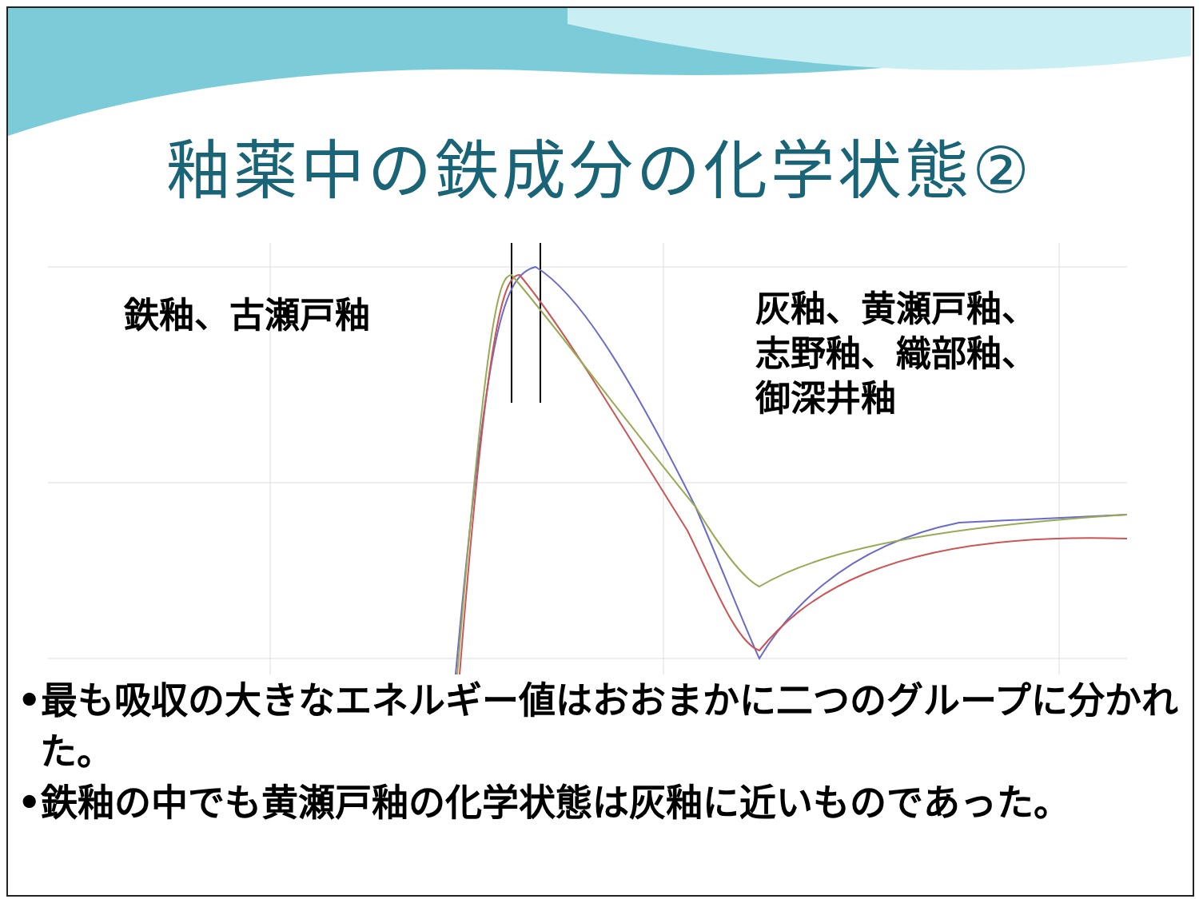釉薬中の鉄成分の化学状態②
鉄釉、古瀬戸釉
灰釉、黄瀬戸釉、
志野釉、織部釉、
御深井釉
•最も吸収の大きなエネルギー値はおおまかに二つのグループに分かれた。
•鉄釉の中でも黄瀬戸釉の化学状態は灰釉に近いものであった。